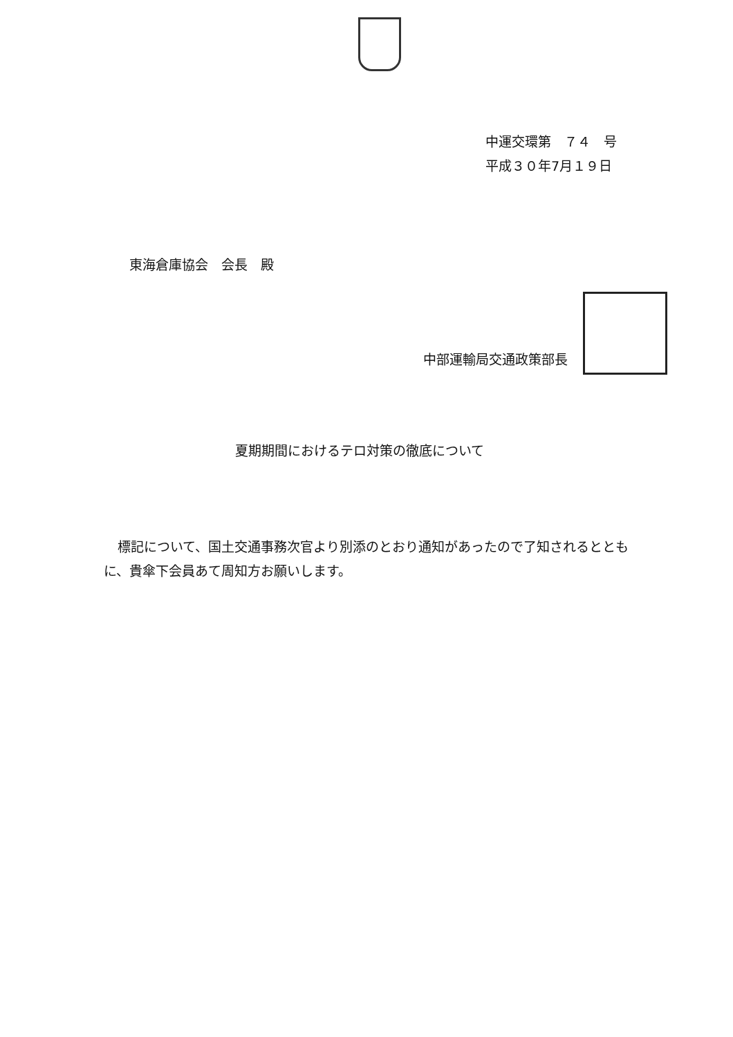中運交環第　７４　号
平成３０年7月１９日
東海倉庫協会　会長　殿
中部運輸局交通政策部長
夏期期間におけるテロ対策の徹底について
標記について、国土交通事務次官より別添のとおり通知があったので了知されるとともに、貴傘下会員あて周知方お願いします。